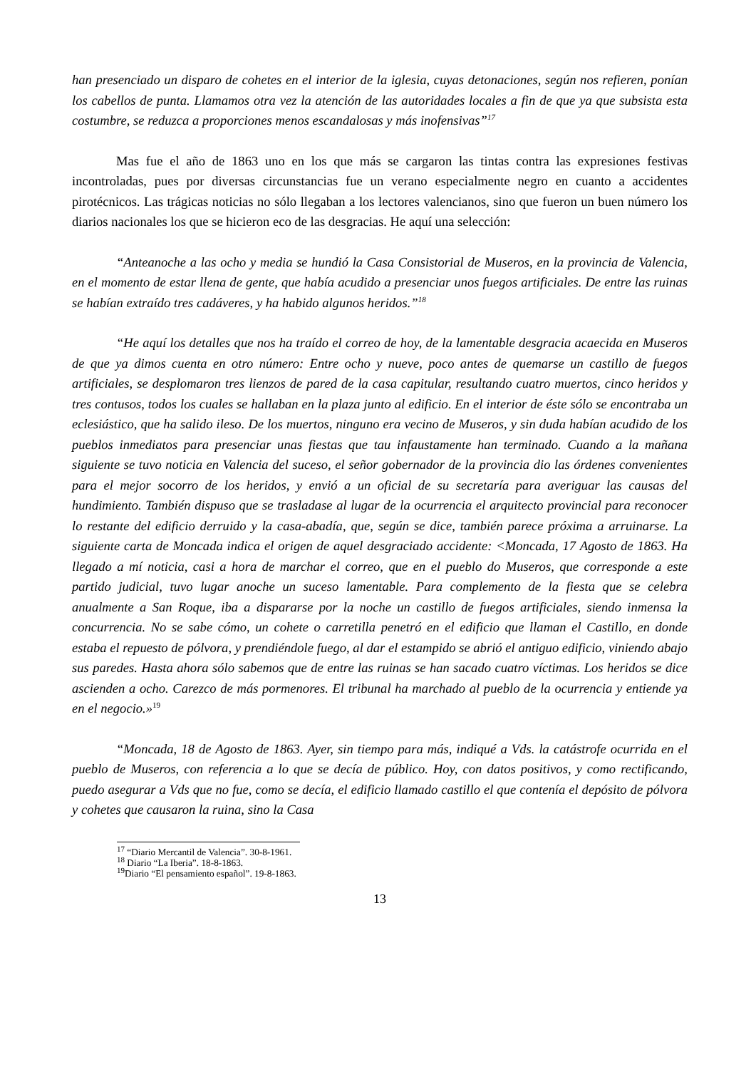han presenciado un disparo de cohetes en el interior de la iglesia, cuyas detonaciones, según nos refieren, ponían los cabellos de punta. Llamamos otra vez la atención de las autoridades locales a fin de que ya que subsista esta costumbre, se reduzca a proporciones menos escandalosas y más inofensivas”<sup>17</sup>
Mas fue el año de 1863 uno en los que más se cargaron las tintas contra las expresiones festivas incontroladas, pues por diversas circunstancias fue un verano especialmente negro en cuanto a accidentes pirotécnicos. Las trágicas noticias no sólo llegaban a los lectores valencianos, sino que fueron un buen número los diarios nacionales los que se hicieron eco de las desgracias. He aquí una selección:
“Anteanoche a las ocho y media se hundió la Casa Consistorial de Museros, en la provincia de Valencia, en el momento de estar llena de gente, que había acudido a presenciar unos fuegos artificiales. De entre las ruinas se habían extraído tres cadáveres, y ha habido algunos heridos.”<sup>18</sup>
“He aquí los detalles que nos ha traído el correo de hoy, de la lamentable desgracia acaecida en Museros de que ya dimos cuenta en otro número: Entre ocho y nueve, poco antes de quemarse un castillo de fuegos artificiales, se desplomaron tres lienzos de pared de la casa capitular, resultando cuatro muertos, cinco heridos y tres contusos, todos los cuales se hallaban en la plaza junto al edificio. En el interior de éste sólo se encontraba un eclesiástico, que ha salido ileso. De los muertos, ninguno era vecino de Museros, y sin duda habían acudido de los pueblos inmediatos para presenciar unas fiestas que tau infaustamente han terminado. Cuando a la mañana siguiente se tuvo noticia en Valencia del suceso, el señor gobernador de la provincia dio las órdenes convenientes para el mejor socorro de los heridos, y envió a un oficial de su secretaría para averiguar las causas del hundimiento. También dispuso que se trasladase al lugar de la ocurrencia el arquitecto provincial para reconocer lo restante del edificio derruido y la casa-abadía, que, según se dice, también parece próxima a arruinarse. La siguiente carta de Moncada indica el origen de aquel desgraciado accidente: <Moncada, 17 Agosto de 1863. Ha llegado a mí noticia, casi a hora de marchar el correo, que en el pueblo do Museros, que corresponde a este partido judicial, tuvo lugar anoche un suceso lamentable. Para complemento de la fiesta que se celebra anualmente a San Roque, iba a dispararse por la noche un castillo de fuegos artificiales, siendo inmensa la concurrencia. No se sabe cómo, un cohete o carretilla penetró en el edificio que llaman el Castillo, en donde estaba el repuesto de pólvora, y prendiéndole fuego, al dar el estampido se abrió el antiguo edificio, viniendo abajo sus paredes. Hasta ahora sólo sabemos que de entre las ruinas se han sacado cuatro víctimas. Los heridos se dice ascienden a ocho. Carezco de más pormenores. El tribunal ha marchado al pueblo de la ocurrencia y entiende ya en el negocio.»<sup>19</sup>
“Moncada, 18 de Agosto de 1863. Ayer, sin tiempo para más, indiqué a Vds. la catástrofe ocurrida en el pueblo de Museros, con referencia a lo que se decía de público. Hoy, con datos positivos, y como rectificando, puedo asegurar a Vds que no fue, como se decía, el edificio llamado castillo el que contenía el depósito de pólvora y cohetes que causaron la ruina, sino la Casa
<sup>17</sup> “Diario Mercantil de Valencia”. 30-8-1961.
<sup>18</sup> Diario “La Iberia”. 18-8-1863.
<sup>19</sup> Diario “El pensamiento español”. 19-8-1863.
13